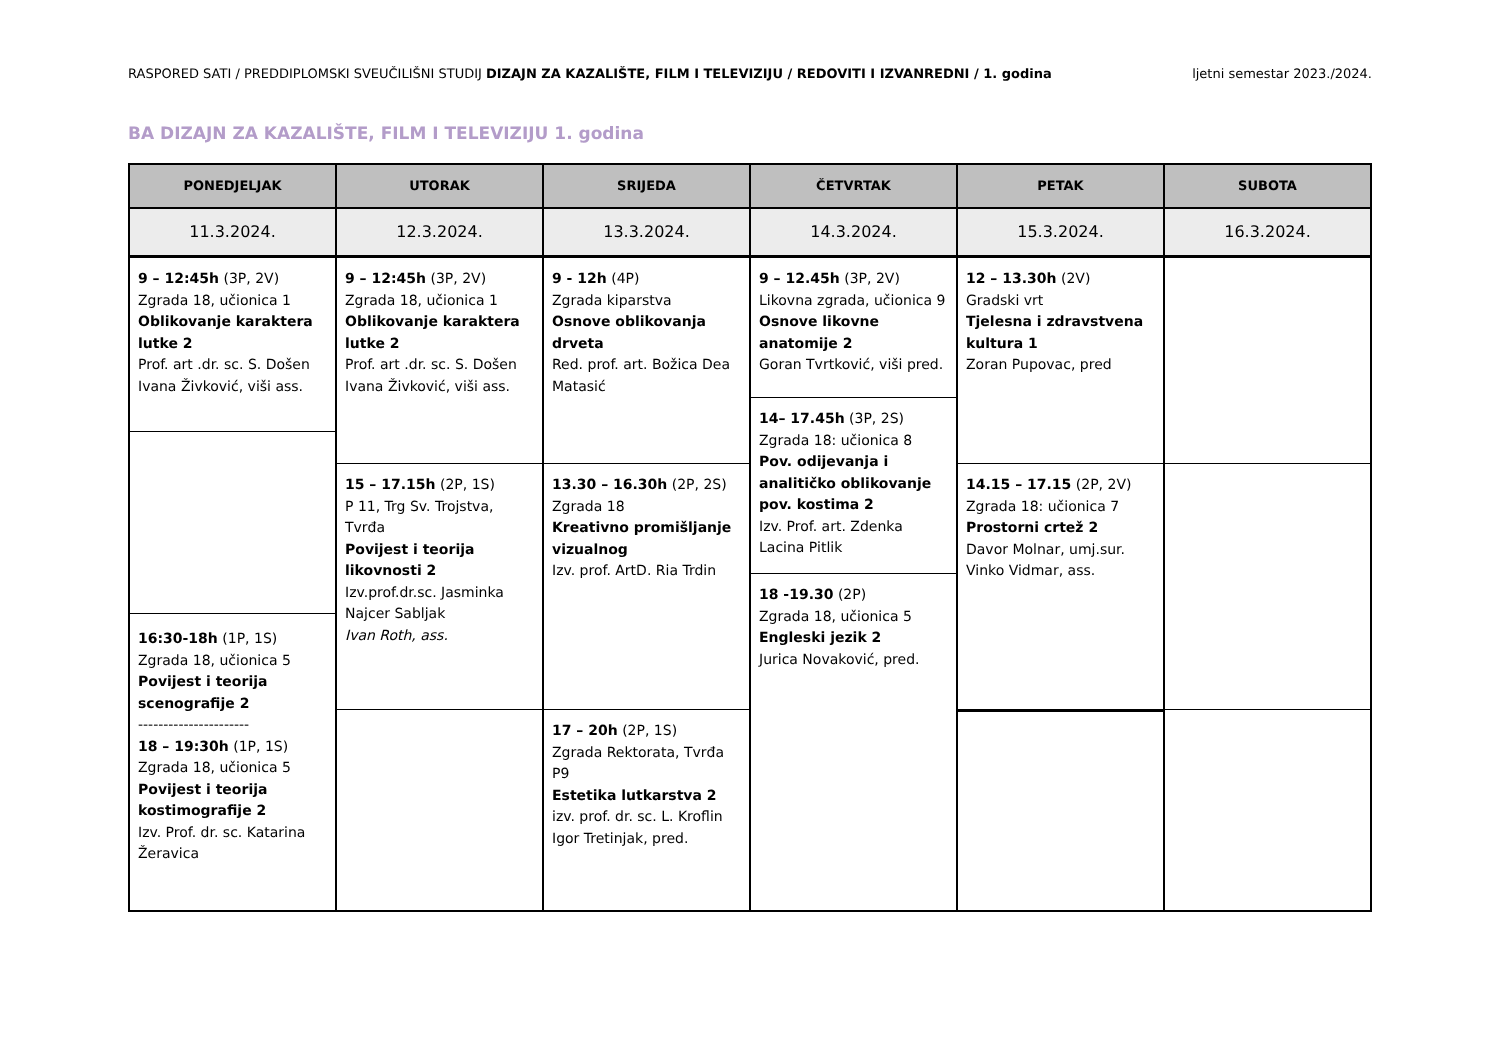RASPORED SATI / PREDDIPLOMSKI SVEUČILIŠNI STUDIJ DIZAJN ZA KAZALIŠTE, FILM I TELEVIZIJU / REDOVITI I IZVANREDNI / 1. godina ljetni semestar 2023./2024.
BA DIZAJN ZA KAZALIŠTE, FILM I TELEVIZIJU 1. godina
PONEDJELJAK
11.3.2024.
9 – 12:45h (3P, 2V)
Zgrada 18, učionica 1
Oblikovanje karaktera lutke 2
Prof. art .dr. sc. S. Došen
Ivana Živković, viši ass.
16:30-18h (1P, 1S)
Zgrada 18, učionica 5
Povijest i teorija scenografije 2
----------------------
18 – 19:30h (1P, 1S)
Zgrada 18, učionica 5
Povijest i teorija kostimografije 2
Izv. Prof. dr. sc. Katarina Žeravica
UTORAK
12.3.2024.
9 – 12:45h (3P, 2V)
Zgrada 18, učionica 1
Oblikovanje karaktera lutke 2
Prof. art .dr. sc. S. Došen
Ivana Živković, viši ass.
15 – 17.15h (2P, 1S)
P 11, Trg Sv. Trojstva, Tvrđa
Povijest i teorija likovnosti 2
Izv.prof.dr.sc. Jasminka Najcer Sabljak
Ivan Roth, ass.
SRIJEDA
13.3.2024.
9 - 12h (4P)
Zgrada kiparstva
Osnove oblikovanja drveta
Red. prof. art. Božica Dea Matasić
13.30 – 16.30h (2P, 2S)
Zgrada 18
Kreativno promišljanje vizualnog
Izv. prof. ArtD. Ria Trdin
17 – 20h (2P, 1S)
Zgrada Rektorata, Tvrđa P9
Estetika lutkarstva 2
izv. prof. dr. sc. L. Kroflin
Igor Tretinjak, pred.
ČETVRTAK
14.3.2024.
9 – 12.45h (3P, 2V)
Likovna zgrada, učionica 9
Osnove likovne anatomije 2
Goran Tvrtković, viši pred.
14– 17.45h (3P, 2S)
Zgrada 18: učionica 8
Pov. odijevanja i analitičko oblikovanje pov. kostima 2
Izv. Prof. art. Zdenka Lacina Pitlik
18 -19.30 (2P)
Zgrada 18, učionica 5
Engleski jezik 2
Jurica Novaković, pred.
PETAK
15.3.2024.
12 – 13.30h (2V)
Gradski vrt
Tjelesna i zdravstvena kultura 1
Zoran Pupovac, pred
14.15 – 17.15 (2P, 2V)
Zgrada 18: učionica 7
Prostorni crtež 2
Davor Molnar, umj.sur.
Vinko Vidmar, ass.
SUBOTA
16.3.2024.